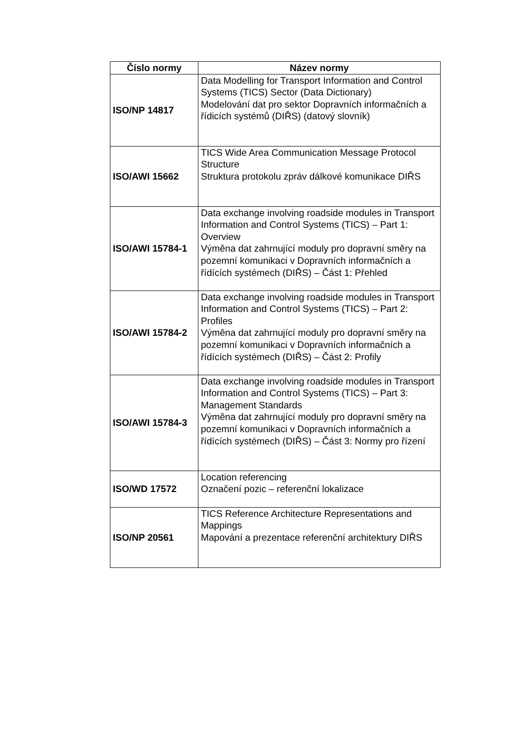| Číslo normy | Název normy |
| --- | --- |
| ISO/NP 14817 | Data Modelling for Transport Information and Control Systems (TICS) Sector (Data Dictionary) Modelování dat pro sektor Dopravních informačních a řídicích systémů (DIŘS) (datový slovník) |
| ISO/AWI 15662 | TICS Wide Area Communication Message Protocol Structure Struktura protokolu zpráv dálkové komunikace DIŘS |
| ISO/AWI 15784-1 | Data exchange involving roadside modules in Transport Information and Control Systems (TICS) – Part 1: Overview Výměna dat zahrnující moduly pro dopravní směry na pozemní komunikaci v Dopravních informačních a řídících systémech (DIŘS) – Část 1: Přehled |
| ISO/AWI 15784-2 | Data exchange involving roadside modules in Transport Information and Control Systems (TICS) – Part 2: Profiles Výměna dat zahrnující moduly pro dopravní směry na pozemní komunikaci v Dopravních informačních a řídících systémech (DIŘS) – Část 2: Profily |
| ISO/AWI 15784-3 | Data exchange involving roadside modules in Transport Information and Control Systems (TICS) – Part 3: Management Standards Výměna dat zahrnující moduly pro dopravní směry na pozemní komunikaci v Dopravních informačních a řídících systémech (DIŘS) – Část 3: Normy pro řízení |
| ISO/WD 17572 | Location referencing Označení pozic – referenční lokalizace |
| ISO/NP 20561 | TICS Reference Architecture Representations and Mappings Mapování a prezentace referenční architektury DIŘS |